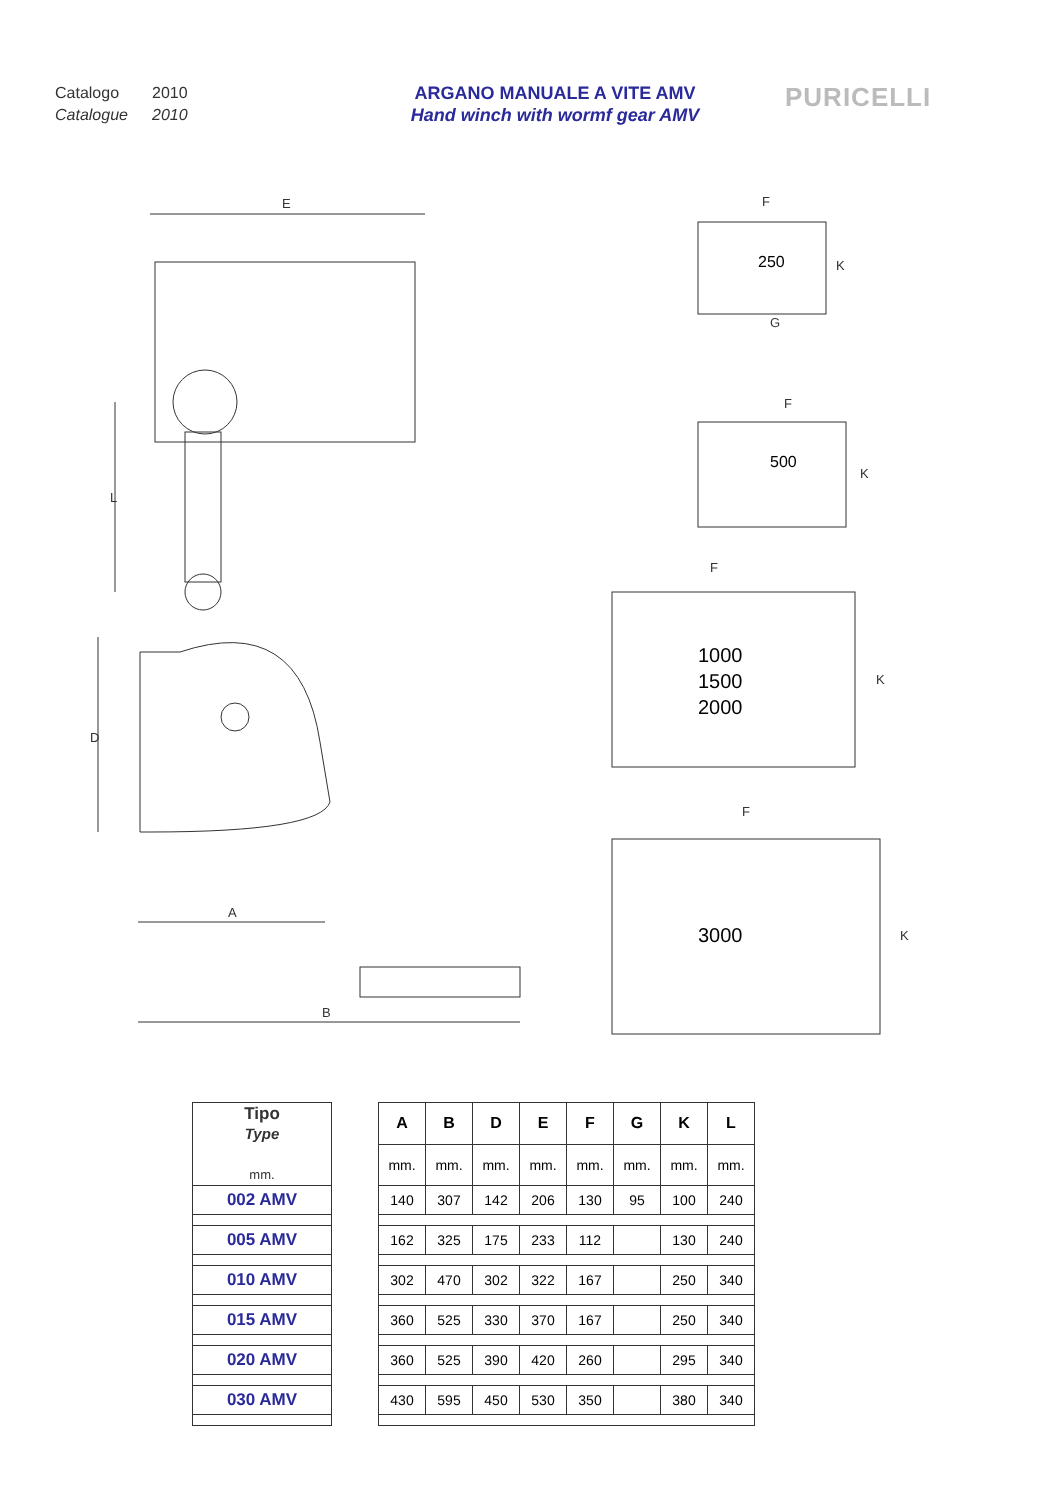Catalogo 2010
Catalogue 2010
ARGANO MANUALE A VITE AMV
Hand winch with wormf gear AMV
PURICELLI
E
L
D
A
B
250
F
G
K
500
F
K
1000
1500
2000
F
K
3000
F
K
| Tipo Type mm. | | A | B | D | E | F | G | K | L |
| | | mm. | mm. | mm. | mm. | mm. | mm. | mm. | mm. |
| 002 AMV | | 140 | 307 | 142 | 206 | 130 | 95 | 100 | 240 |
| 005 AMV | | 162 | 325 | 175 | 233 | 112 | | 130 | 240 |
| 010 AMV | | 302 | 470 | 302 | 322 | 167 | | 250 | 340 |
| 015 AMV | | 360 | 525 | 330 | 370 | 167 | | 250 | 340 |
| 020 AMV | | 360 | 525 | 390 | 420 | 260 | | 295 | 340 |
| 030 AMV | | 430 | 595 | 450 | 530 | 350 | | 380 | 340 |